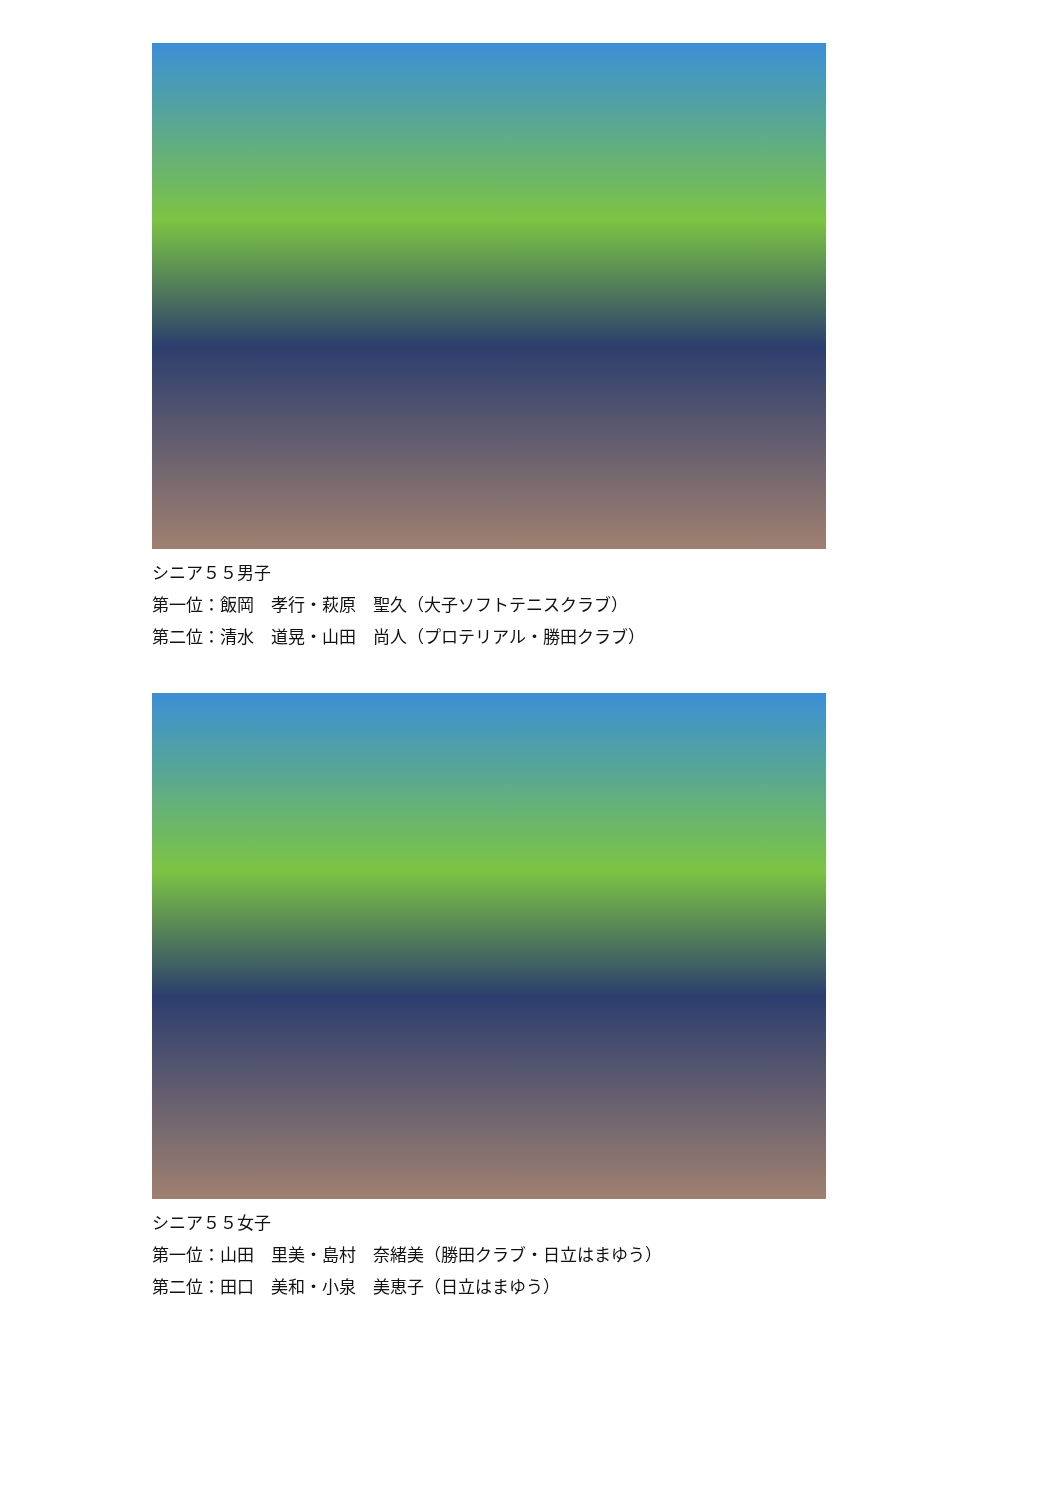シニア５５男子
第一位：飯岡　孝行・萩原　聖久（大子ソフトテニスクラブ）
第二位：清水　道晃・山田　尚人（プロテリアル・勝田クラブ）
シニア５５女子
第一位：山田　里美・島村　奈緒美（勝田クラブ・日立はまゆう）
第二位：田口　美和・小泉　美恵子（日立はまゆう）